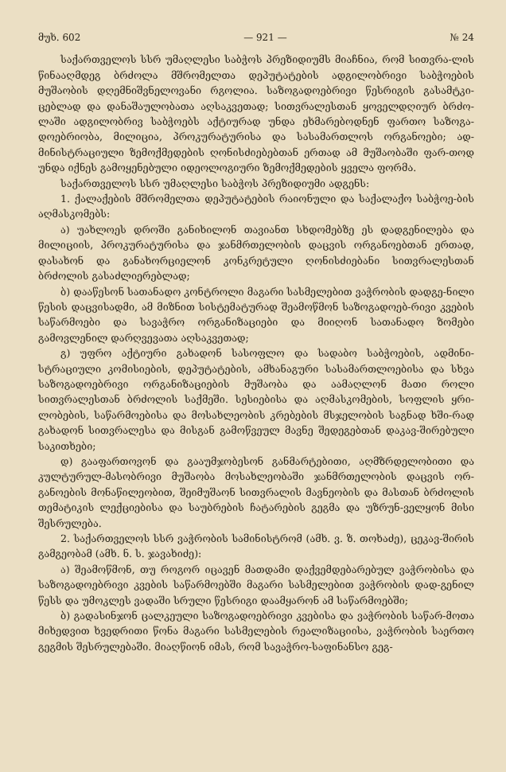მუხ. 602 — 921 — № 24
საქართველოს სსრ უმაღლესი საბჭოს პრეზიდიუმს მიაჩნია, რომ სითვრა-ლის წინააღმდეგ ბრძოლა მშრომელთა დეპუტატების ადგილობრივი საბჭოების მუშაობის დღემნიშვნელოვანი რგოლია. საზოგადოებრივი წესრიგის გასამტკი-ცებლად და დანაშაულობათა აღსაკვეთად; სითვრალესთან ყოველდღიურ ბრძო-ლაში ადგილობრივ საბჭოებს აქტიურად უნდა ეხმარებოდნენ ფართო საზოგა-დოებრიობა, მილიცია, პროკურატურისა და სასამართლოს ორგანოები; ად-მინისტრაციული ზემოქმედების ღონისძიებებთან ერთად ამ მუშაობაში ფარ-თოდ უნდა იქნეს გამოყენებული იდეოლოგიური ზემოქმედების ყველა ფორმა.
საქართველოს სსრ უმაღლესი საბჭოს პრეზიდიუმი ადგენს:
1. ქალაქების მშრომელთა დეპუტატების რაიონული და საქალაქო საბჭოე-ბის აღმასკომებს:
ა) უახლოეს დროში განიხილონ თავიანთ სხდომებზე ეს დადგენილება და მილიციის, პროკურატურისა და ჯანმრთელობის დაცვის ორგანოებთან ერთად, დასახონ და განახორციელონ კონკრეტული ღონისძიებანი სითვრალესთან ბრძოლის გასაძლიერებლად;
ბ) დააწესონ სათანადო კონტროლი მაგარი სასმელებით ვაჭრობის დადგე-ნილი წესის დაცვისადმი, ამ მიზნით სისტემატურად შეამოწმონ საზოგადოებ-რივი კვების საწარმოები და სავაჭრო ორგანიზაციები და მიიღონ სათანადო ზომები გამოვლენილ დარღვევათა აღსაკვეთად;
გ) უფრო აქტიური გახადონ სასოფლო და სადაბო საბჭოების, ადმინი-სტრაციული კომისიების, დეპუტატების, ამხანაგური სასამართლოებისა და სხვა საზოგადოებრივი ორგანიზაციების მუშაობა და აამაღლონ მათი როლი სითვრალესთან ბრძოლის საქმეში. სესიებისა და აღმასკომების, სოფლის ყრი-ლობების, საწარმოებისა და მოსახლეობის კრებების მსჯელობის საგნად ხში-რად გახადონ სითვრალესა და მისგან გამოწვეულ მავნე შედეგებთან დაკავ-შირებული საკითხები;
დ) გააფართოვონ და გააუმჯობესონ განმარტებითი, აღმზრდელობითი და კულტურულ-მასობრივი მუშაობა მოსახლეობაში ჯანმრთელობის დაცვის ორ-განოების მონაწილეობით, შეიმუშაონ სითვრალის მავნეობის და მასთან ბრძოლის თემატიკის ლექციებისა და საუბრების ჩატარების გეგმა და უზრუნ-ველყონ მისი შესრულება.
2. საქართველოს სსრ ვაჭრობის სამინისტრომ (ამხ. ვ. ზ. თოხაძე), ცეკავ-შირის გამგეობამ (ამხ. ნ. ს. ჯავახიძე):
ა) შეამოწმონ, თუ როგორ იცავენ მათდამი დაქვემდებარებულ ვაჭრობისა და საზოგადოებრივი კვების საწარმოებში მაგარი სასმელებით ვაჭრობის დად-გენილ წესს და უმოკლეს ვადაში სრული წესრიგი დაამყარონ ამ საწარმოებში;
ბ) გადასინჯონ ცალკეული საზოგადოებრივი კვებისა და ვაჭრობის საწარ-მოთა მიხედვით ხვედრითი წონა მაგარი სასმელების რეალიზაციისა, ვაჭრობის საერთო გეგმის შესრულებაში. მიაღწიონ იმას, რომ სავაჭრო-საფინანსო გეგ-